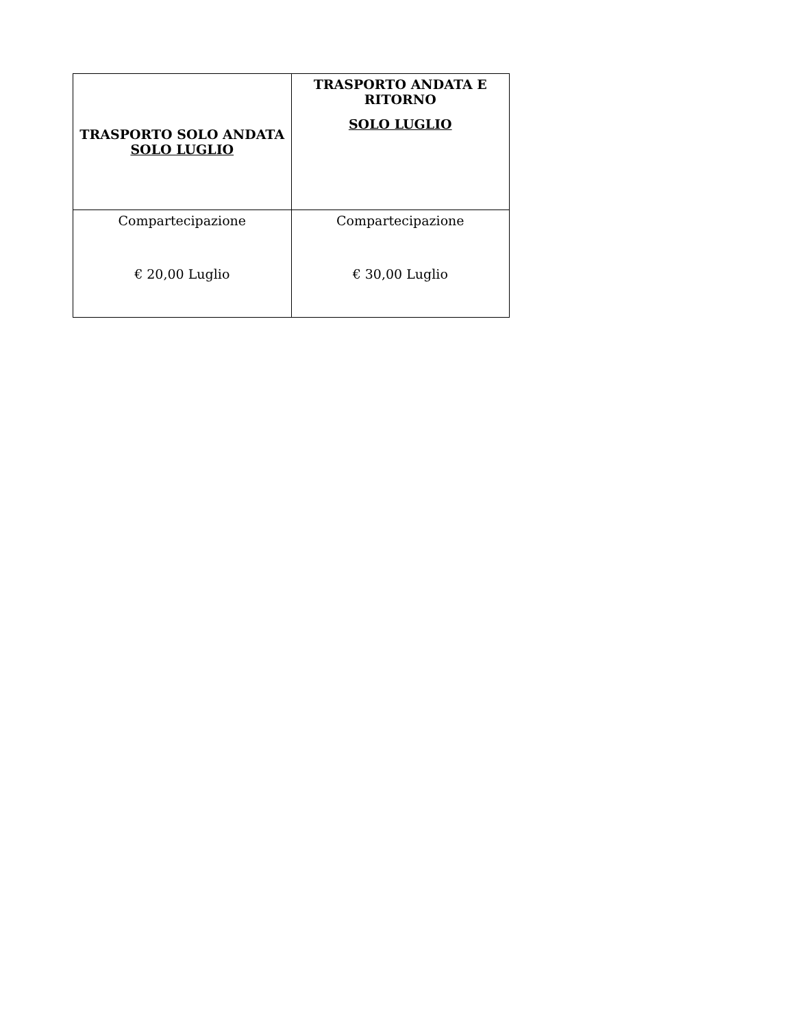| TRASPORTO SOLO ANDATA SOLO LUGLIO | TRASPORTO ANDATA E RITORNO SOLO LUGLIO |
| --- | --- |
| Compartecipazione € 20,00 Luglio | Compartecipazione € 30,00 Luglio |